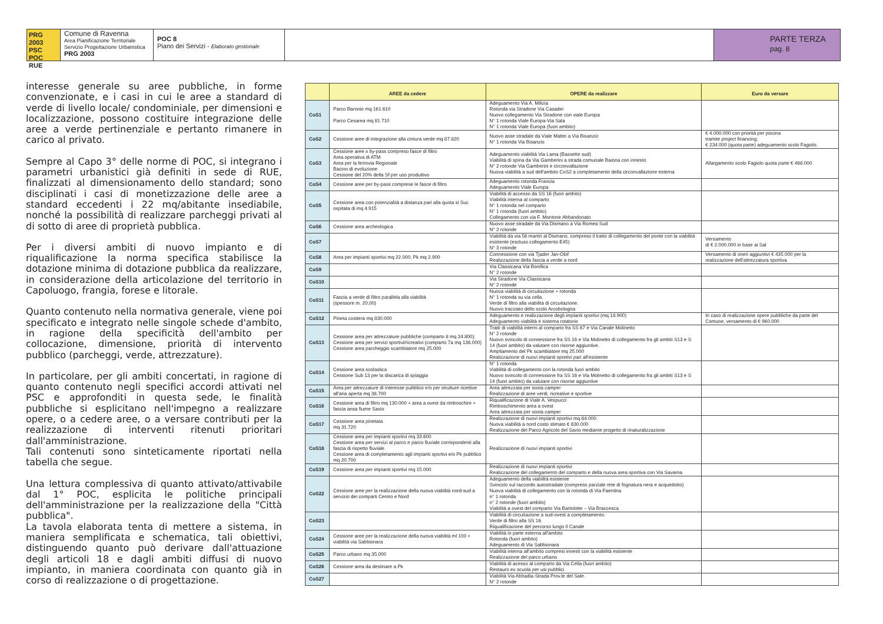PRG 2003
PSC
POC
RUE
Comune di Ravenna
Area Pianificazione Territoriale
Servizio Progettazione Urbanistica
PRG 2003
POC 8
Piano dei Servizi - Elaborato gestionale
PARTE TERZA
pag. 8
interesse generale su aree pubbliche, in forme convenzionate, e i casi in cui le aree a standard di verde di livello locale/ condominiale, per dimensioni e localizzazione, possono costituire integrazione delle aree a verde pertinenziale e pertanto rimanere in carico al privato.
Sempre al Capo 3° delle norme di POC, si integrano i parametri urbanistici già definiti in sede di RUE, finalizzati al dimensionamento dello standard; sono disciplinati i casi di monetizzazione delle aree a standard eccedenti i 22 mq/abitante insediabile, nonché la possibilità di realizzare parcheggi privati al di sotto di aree di proprietà pubblica.
Per i diversi ambiti di nuovo impianto e di riqualificazione la norma specifica stabilisce la dotazione minima di dotazione pubblica da realizzare, in considerazione della articolazione del territorio in Capoluogo, frangia, forese e litorale.
Quanto contenuto nella normativa generale, viene poi specificato e integrato nelle singole schede d'ambito, in ragione della specificità dell'ambito per collocazione, dimensione, priorità di intervento pubblico (parcheggi, verde, attrezzature).
In particolare, per gli ambiti concertati, in ragione di quanto contenuto negli specifici accordi attivati nel PSC e approfonditi in questa sede, le finalità pubbliche si esplicitano nell'impegno a realizzare opere, o a cedere aree, o a versare contributi per la realizzazione di interventi ritenuti prioritari dall'amministrazione.
Tali contenuti sono sinteticamente riportati nella tabella che segue.
Una lettura complessiva di quanto attivato/attivabile dal 1° POC, esplicita le politiche principali dell'amministrazione per la realizzazione della "Città pubblica".
La tavola elaborata tenta di mettere a sistema, in maniera semplificata e schematica, tali obiettivi, distinguendo quanto può derivare dall'attuazione degli articoli 18 e dagli ambiti diffusi di nuovo impianto, in maniera coordinata con quanto già in corso di realizzazione o di progettazione.
| | AREE da cedere | OPERE da realizzare | Euro da versare |
| --- | --- | --- | --- |
| CoS1 | Parco Baronio mq 161.610 Parco Cesarea mq 81.710 | Adeguamento Via A. Milizia Rotonda via Stradone Via Casadei Nuovo collegamento Via Stradone con viale Europa N° 1 rotonda Viale Europa-Via Sala N° 1 rotonda Viale Europa (fuori ambito) | |
| CoS2 | Cessione aree di integrazione alla cintura verde mq 87.820 | Nuovo asse stradale da Viale Mattei a Via Bisanzio N° 1 rotonda Via Bisanzio | € 4.000.000 con priorità per piscina tramite project financing; € 234.000 (quota parte) adeguamento scolo Fagiolo. |
| CoS3 | Cessione aree x by-pass compreso fasce di filtro Area operativa di ATM Area per la ferrovia Regionale Bacino di evoluzione Cessione del 20% della Sf per uso produttivo | Adeguamento viabilità Via Lama (Bassette sud) Viabilità di spina da Via Gamberini a strada comunale Baiona con innesto N° 2 rotonde Via Gamberini e circonvallazione Nuova viabilità a sud dell'ambito CoS2 a completamento della circonvallazione esterna | Allargamento scolo Fagiolo quota parte € 468.000 |
| CoS4 | Cessione aree per by-pass comprese le fasce di filtro | Adeguamento rotonda Francia Adeguamento Viale Europa | |
| CoS5 | Cessione area con potenzialità a distanza pari alla quota si Suc ospitata di mq 4.915 | Viabilità di accesso da SS 16 (fuori ambito) Viabilità interna al comparto N° 1 rotonda nel comparto N° 1 rotonda (fuori ambito) Collegamento con via F. Montone Abbandonato | |
| CoS6 | Cessione area archeologica | Nuovo asse stradale da Via Dismano a Via Romea Sud N° 2 rotonde | |
| CoS7 | | Viabilità da via 56 martiri al Dismano, compreso il tratto di collegamento del ponte con la viabilità esistente (escluso collegamento E45) N° 3 rotonde | Versamento di € 2.000.000 in base ai Sal |
| CoS8 | Area per impianti sportivi mq 22.000, Pk mq 2.900 | Connessione con via Tjader Jan-Olof Realizzazione della fascia a verde a nord | Versamento di oneri aggiuntivi € 435.000 per la realizzazione dell'attrezzatura sportiva |
| CoS9 | | Via Classicana Via Bonifica N° 2 rotonde | |
| CoS10 | | Via Stradone Via Classicana N° 2 rotonde | |
| CoS11 | Fascia a verde di filtro parallela alla viabilità (spessore m. 20,00) | Nuova viabilità di circuitazione + rotonda N° 1 rotonda su via cella. Verde di filtro alla viabilità di circuitazione. Nuovo tracciato dello scolo Arcobologna | |
| CoS12 | Pineta costiera mq 830.000 | Adeguamento e realizzazione degli impianti sportivi (mq 18.900) Adeguamento viabilità e sistema rotatorio | In caso di realizzazione opere pubbliche da parte del Comune, versamento di € 960.000 |
| CoS13 | Cessione area per attrezzature pubbliche (comparto 8 mq 34.800). Cessione area per servizi sportivi/ricreativi (comparto 7a mq 136.000) Cessione area parcheggio scambiatore mq 25.000 | Tratti di viabilità interni al comparto fra SS 67 e Via Canale Molinetto N° 2 rotonde Nuovo svincolo di connessione fra SS 16 e Via Molinetto di collegamento fra gli ambiti S13 e S 14 (fuori ambito) da valutare con risorse aggiuntive. Ampliamento del Pk scambiatore mq 25.000 Realizzazione di nuovi impianti sportivi pari all'esistente | |
| CoS14 | Cessione area scolastica Cessione Sub 13 per la discarica di spiaggia | N° 1 rotonda Viabilità di collegamento con la rotonda fuori ambito Nuovo svincolo di connessione fra SS 16 e Via Molinetto di collegamento fra gli ambiti S13 e S 14 (fuori ambito) da valutare con risorse aggiuntive | |
| CoS15 | Area per attrezzature di interesse pubblico e/o per strutture ricettive all'aria aperta mq 38.700 | Area attrezzata per sosta camper Realizzazione di aree verdi, ricreative e sportive | |
| CoS16 | Cessione area di filtro mq 130.000 + area a ovest da rimboschire + fascia ansa fiume Savio | Riqualificazione di Viale A. Vespucci Rimboschimento area a ovest Area attrezzata per sosta camper | |
| CoS17 | Cessione area pinetata mq 31.720 | Realizzazione di nuovi impianti sportivi mq 64.000. Nuova viabilità a nord costo stimato € 630.000 Realizzazione del Parco Agricolo del Savio mediante progetto di rinaturalizzazione | |
| CoS18 | Cessione area per impianti sportivi mq 33.600 Cessione area per servizi al parco e parco fluviale corrispondenti alla fascia di rispetto fluviale. Cessione area di completamento agli impianti sportivi e/o Pk pubblico mq 20.700 | Realizzazione di nuovi impianti sportivi | |
| CoS19 | Cessione area per impianti sportivi mq 15.000 | Realizzazione di nuovi impianti sportivi Realizzazione del collegamento del comparto e della nuova area sportiva con Via Savarna | |
| CoS22 | Cessione aree per la realizzazione della nuova viabilità nord-sud a servizio dei comparti Centro e Nord | Adeguamento della viabilità esistente Svincolo sul raccordo autostradale (compreso parziale rete di fognatura nera e acquedotto) Nuova viabilità di collegamento con la rotonda di Via Faentina n° 1 rotonda n° 2 rotonde (fuori ambito) Viabilità a ovest del comparto Via Bartolotte – Via Braccesca | |
| CoS23 | | Viabilità di circuitazione a sud-ovest a completamento. Verde di filtro alla SS 16. Riqualificazione del percorso lungo il Canale | |
| CoS24 | Cessione aree per la realizzazione della nuova viabilità ml 100 + viabilità via Sabbionara | Viabilità in parte esterna all'ambito Rotonda (fuori ambito) Adeguamento di Via Sabbionara | |
| CoS25 | Parco urbano mq 35.000 | Viabilità interna all'ambito compresi innesti con la viabilità esistente Realizzazione del parco urbano | |
| CoS26 | Cessione area da destinare a Pk | Viabilità di acesso al comparto da Via Cella (fuori ambito) Restauro ex scuola per usi pubblici | |
| CoS27 | | Viabilità Via Abbadia-Strada Prov.le del Sale. N° 2 rotonde | |